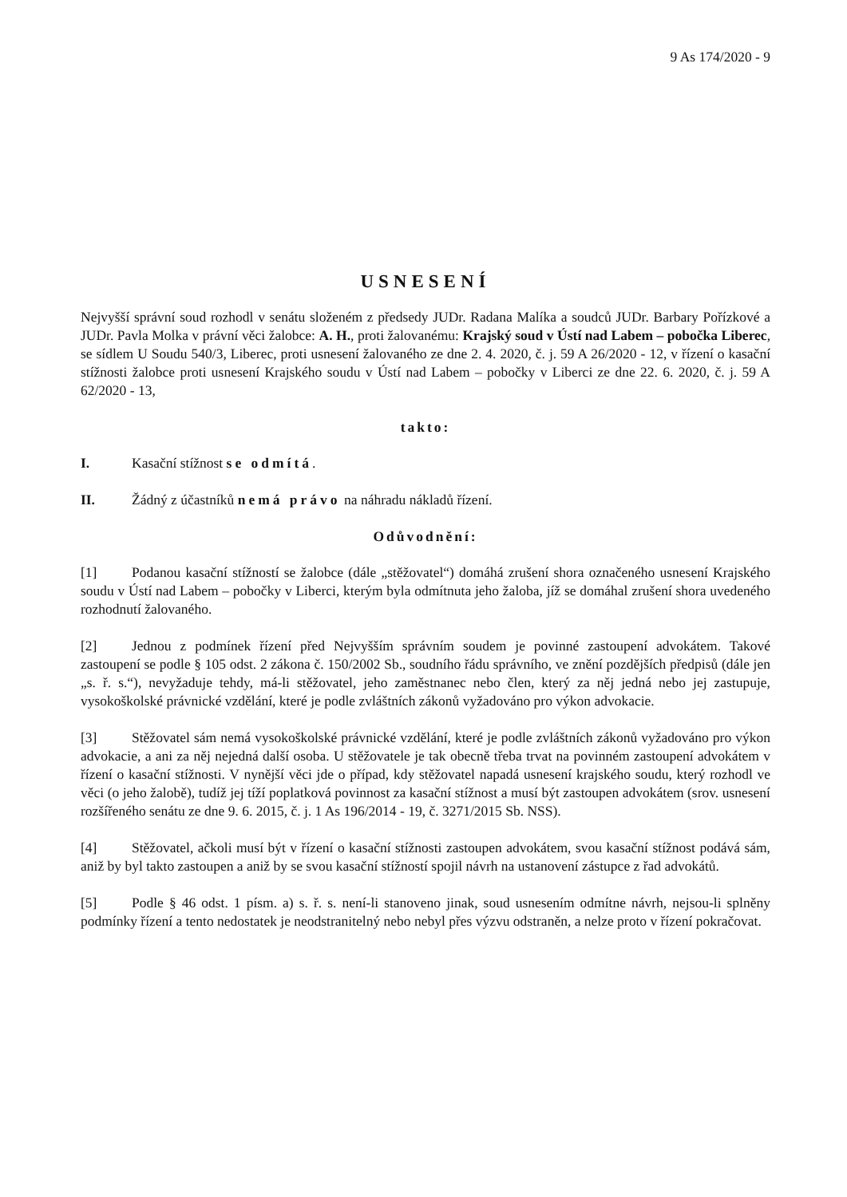9 As 174/2020 - 9
USNESENÍ
Nejvyšší správní soud rozhodl v senátu složeném z předsedy JUDr. Radana Malíka a soudců JUDr. Barbary Pořízkové a JUDr. Pavla Molka v právní věci žalobce: A. H., proti žalovanému: Krajský soud v Ústí nad Labem – pobočka Liberec, se sídlem U Soudu 540/3, Liberec, proti usnesení žalovaného ze dne 2. 4. 2020, č. j. 59 A 26/2020 - 12, v řízení o kasační stížnosti žalobce proti usnesení Krajského soudu v Ústí nad Labem – pobočky v Liberci ze dne 22. 6. 2020, č. j. 59 A 62/2020 - 13,
takto:
I. Kasační stížnost se odmítá.
II. Žádný z účastníků nemá právo na náhradu nákladů řízení.
Odůvodnění:
[1] Podanou kasační stížností se žalobce (dále „stěžovatel“) domáhá zrušení shora označeného usnesení Krajského soudu v Ústí nad Labem – pobočky v Liberci, kterým byla odmítnuta jeho žaloba, jíž se domáhal zrušení shora uvedeného rozhodnutí žalovaného.
[2] Jednou z podmínek řízení před Nejvyšším správním soudem je povinné zastoupení advokátem. Takové zastoupení se podle § 105 odst. 2 zákona č. 150/2002 Sb., soudního řádu správního, ve znění pozdějších předpisů (dále jen „s. ř. s.“), nevyžaduje tehdy, má-li stěžovatel, jeho zaměstnanec nebo člen, který za něj jedná nebo jej zastupuje, vysokoškolské právnické vzdělání, které je podle zvláštních zákonů vyžadováno pro výkon advokacie.
[3] Stěžovatel sám nemá vysokoškolské právnické vzdělání, které je podle zvláštních zákonů vyžadováno pro výkon advokacie, a ani za něj nejedná další osoba. U stěžovatele je tak obecně třeba trvat na povinném zastoupení advokátem v řízení o kasační stížnosti. V nynější věci jde o případ, kdy stěžovatel napadá usnesení krajského soudu, který rozhodl ve věci (o jeho žalobě), tudíž jej tíží poplatková povinnost za kasační stížnost a musí být zastoupen advokátem (srov. usnesení rozšířeného senátu ze dne 9. 6. 2015, č. j. 1 As 196/2014 - 19, č. 3271/2015 Sb. NSS).
[4] Stěžovatel, ačkoli musí být v řízení o kasační stížnosti zastoupen advokátem, svou kasační stížnost podává sám, aniž by byl takto zastoupen a aniž by se svou kasační stížností spojil návrh na ustanovení zástupce z řad advokátů.
[5] Podle § 46 odst. 1 písm. a) s. ř. s. není-li stanoveno jinak, soud usnesením odmítne návrh, nejsou-li splněny podmínky řízení a tento nedostatek je neodstranitelný nebo nebyl přes výzvu odstraněn, a nelze proto v řízení pokračovat.